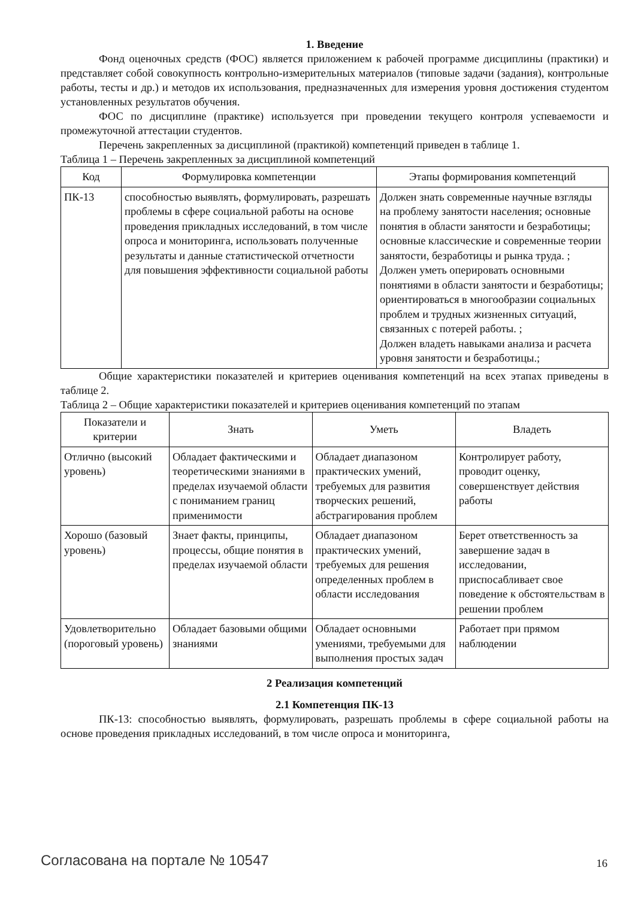1. Введение
Фонд оценочных средств (ФОС) является приложением к рабочей программе дисциплины (практики) и представляет собой совокупность контрольно-измерительных материалов (типовые задачи (задания), контрольные работы, тесты и др.) и методов их использования, предназначенных для измерения уровня достижения студентом установленных результатов обучения.
ФОС по дисциплине (практике) используется при проведении текущего контроля успеваемости и промежуточной аттестации студентов.
Перечень закрепленных за дисциплиной (практикой) компетенций приведен в таблице 1.
Таблица 1 – Перечень закрепленных за дисциплиной компетенций
| Код | Формулировка компетенции | Этапы формирования компетенций |
| --- | --- | --- |
| ПК-13 | способностью выявлять, формулировать, разрешать проблемы в сфере социальной работы на основе проведения прикладных исследований, в том числе опроса и мониторинга, использовать полученные результаты и данные статистической отчетности для повышения эффективности социальной работы | Должен знать современные научные взгляды на проблему занятости населения; основные понятия в области занятости и безработицы; основные классические и современные теории занятости, безработицы и рынка труда. ; Должен уметь оперировать основными понятиями в области занятости и безработицы; ориентироваться в многообразии социальных проблем и трудных жизненных ситуаций, связанных с потерей работы. ; Должен владеть навыками анализа и расчета уровня занятости и безработицы.; |
Общие характеристики показателей и критериев оценивания компетенций на всех этапах приведены в таблице 2.
Таблица 2 – Общие характеристики показателей и критериев оценивания компетенций по этапам
| Показатели и критерии | Знать | Уметь | Владеть |
| --- | --- | --- | --- |
| Отлично (высокий уровень) | Обладает фактическими и теоретическими знаниями в пределах изучаемой области с пониманием границ применимости | Обладает диапазоном практических умений, требуемых для развития творческих решений, абстрагирования проблем | Контролирует работу, проводит оценку, совершенствует действия работы |
| Хорошо (базовый уровень) | Знает факты, принципы, процессы, общие понятия в пределах изучаемой области | Обладает диапазоном практических умений, требуемых для решения определенных проблем в области исследования | Берет ответственность за завершение задач в исследовании, приспосабливает свое поведение к обстоятельствам в решении проблем |
| Удовлетворительно (пороговый уровень) | Обладает базовыми общими знаниями | Обладает основными умениями, требуемыми для выполнения простых задач | Работает при прямом наблюдении |
2 Реализация компетенций
2.1 Компетенция ПК-13
ПК-13: способностью выявлять, формулировать, разрешать проблемы в сфере социальной работы на основе проведения прикладных исследований, в том числе опроса и мониторинга,
Согласована на портале № 10547 16